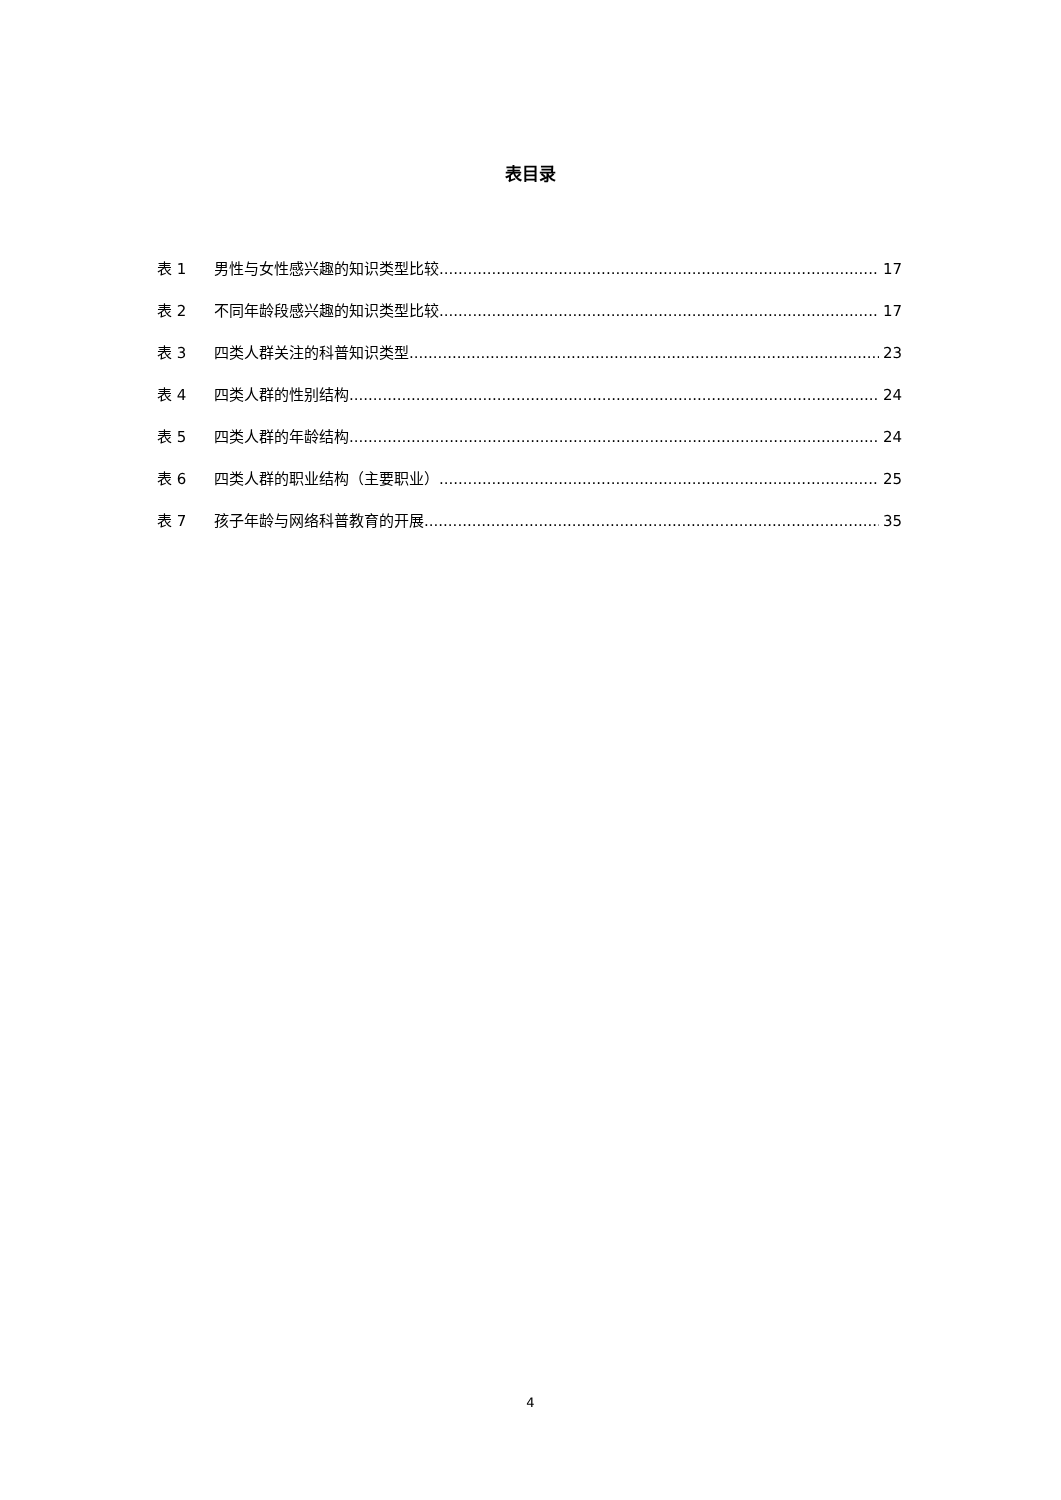表目录
表 1 男性与女性感兴趣的知识类型比较 17
表 2 不同年龄段感兴趣的知识类型比较 17
表 3 四类人群关注的科普知识类型 23
表 4 四类人群的性别结构 24
表 5 四类人群的年龄结构 24
表 6 四类人群的职业结构（主要职业） 25
表 7 孩子年龄与网络科普教育的开展 35
4